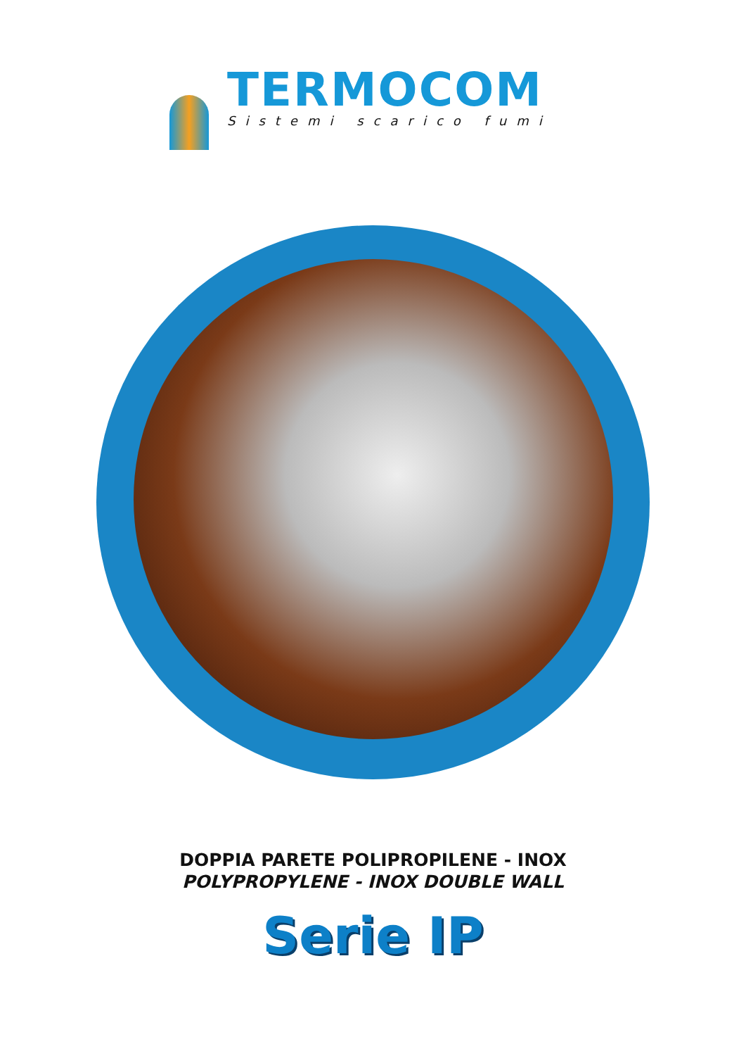TERMOCOM
Sistemi scarico fumi
DOPPIA PARETE POLIPROPILENE - INOX
POLYPROPYLENE - INOX DOUBLE WALL
Serie IP